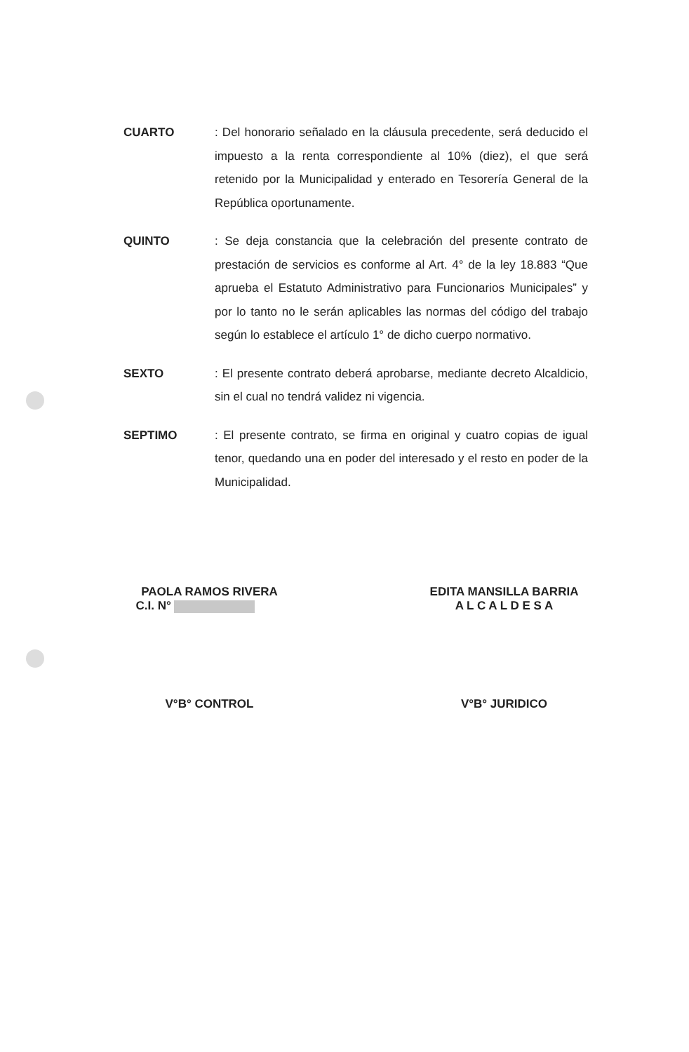CUARTO : Del honorario señalado en la cláusula precedente, será deducido el impuesto a la renta correspondiente al 10% (diez), el que será retenido por la Municipalidad y enterado en Tesorería General de la República oportunamente.
QUINTO : Se deja constancia que la celebración del presente contrato de prestación de servicios es conforme al Art. 4° de la ley 18.883 “Que aprueba el Estatuto Administrativo para Funcionarios Municipales” y por lo tanto no le serán aplicables las normas del código del trabajo según lo establece el artículo 1° de dicho cuerpo normativo.
SEXTO : El presente contrato deberá aprobarse, mediante decreto Alcaldicio, sin el cual no tendrá validez ni vigencia.
SEPTIMO : El presente contrato, se firma en original y cuatro copias de igual tenor, quedando una en poder del interesado y el resto en poder de la Municipalidad.
PAOLA RAMOS RIVERA
C.I. N°
EDITA MANSILLA BARRIA
A L C A L D E S A
V°B° CONTROL V°B° JURIDICO